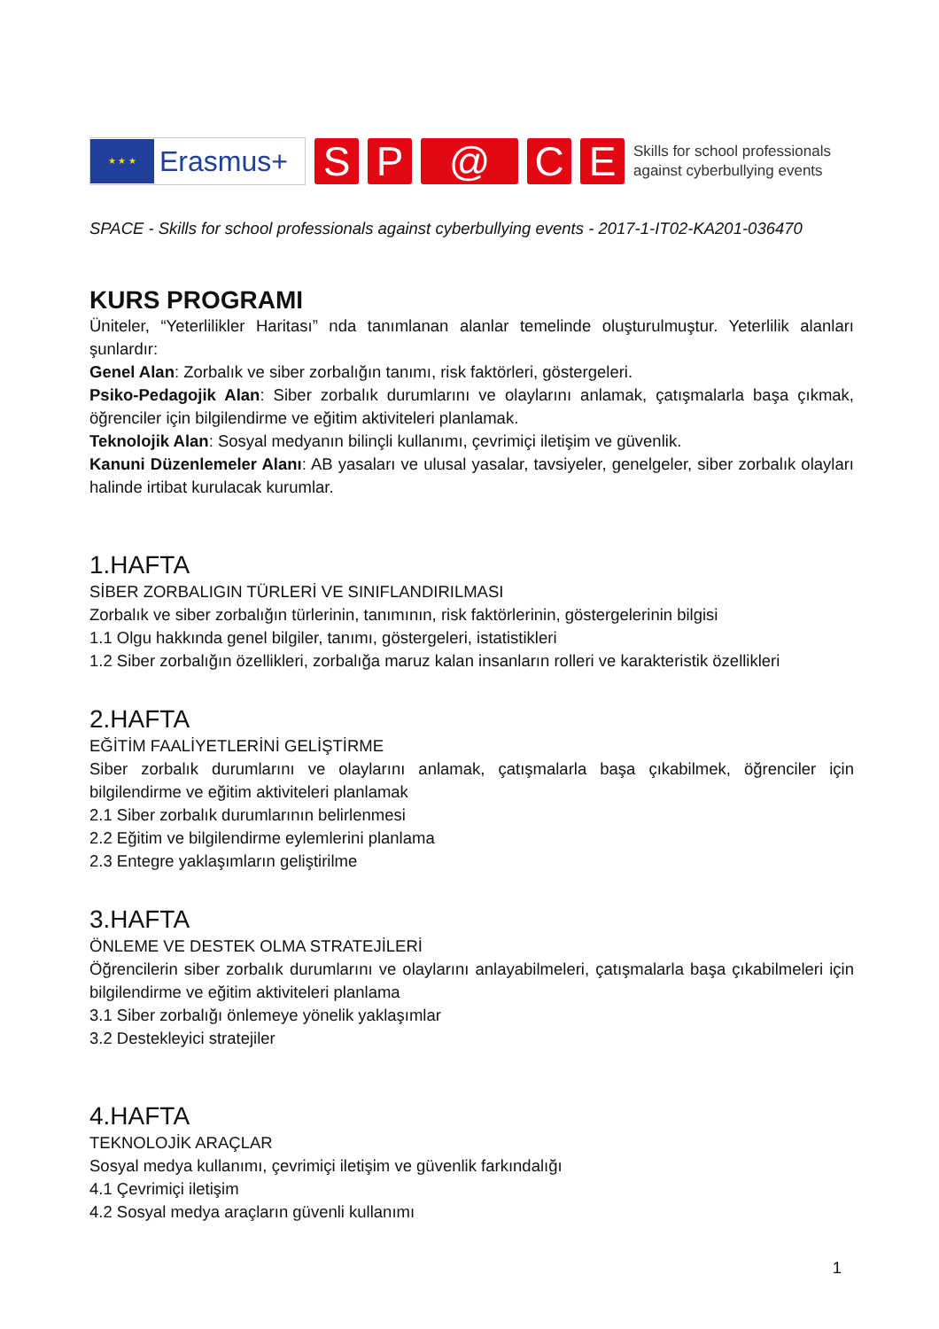★ ★ ★
Erasmus+
S P @ C E
Skills for school professionals
against cyberbullying events
SPACE - Skills for school professionals against cyberbullying events - 2017-1-IT02-KA201-036470
KURS PROGRAMI
Üniteler, “Yeterlilikler Haritası” nda tanımlanan alanlar temelinde oluşturulmuştur. Yeterlilik alanları şunlardır:
Genel Alan: Zorbalık ve siber zorbalığın tanımı, risk faktörleri, göstergeleri.
Psiko-Pedagojik Alan: Siber zorbalık durumlarını ve olaylarını anlamak, çatışmalarla başa çıkmak, öğrenciler için bilgilendirme ve eğitim aktiviteleri planlamak.
Teknolojik Alan: Sosyal medyanın bilinçli kullanımı, çevrimiçi iletişim ve güvenlik.
Kanuni Düzenlemeler Alanı: AB yasaları ve ulusal yasalar, tavsiyeler, genelgeler, siber zorbalık olayları halinde irtibat kurulacak kurumlar.
1.HAFTA
SİBER ZORBALIGIN TÜRLERİ VE SINIFLANDIRILMASI
Zorbalık ve siber zorbalığın türlerinin, tanımının, risk faktörlerinin, göstergelerinin bilgisi
1.1 Olgu hakkında genel bilgiler, tanımı, göstergeleri, istatistikleri
1.2 Siber zorbalığın özellikleri, zorbalığa maruz kalan insanların rolleri ve karakteristik özellikleri
2.HAFTA
EĞİTİM FAALİYETLERİNİ GELİŞTİRME
Siber zorbalık durumlarını ve olaylarını anlamak, çatışmalarla başa çıkabilmek, öğrenciler için bilgilendirme ve eğitim aktiviteleri planlamak
2.1 Siber zorbalık durumlarının belirlenmesi
2.2 Eğitim ve bilgilendirme eylemlerini planlama
2.3 Entegre yaklaşımların geliştirilme
3.HAFTA
ÖNLEME VE DESTEK OLMA STRATEJİLERİ
Öğrencilerin siber zorbalık durumlarını ve olaylarını anlayabilmeleri, çatışmalarla başa çıkabilmeleri için bilgilendirme ve eğitim aktiviteleri planlama
3.1 Siber zorbalığı önlemeye yönelik yaklaşımlar
3.2 Destekleyici stratejiler
4.HAFTA
TEKNOLOJİK ARAÇLAR
Sosyal medya kullanımı, çevrimiçi iletişim ve güvenlik farkındalığı
4.1 Çevrimiçi iletişim
4.2 Sosyal medya araçların güvenli kullanımı
1